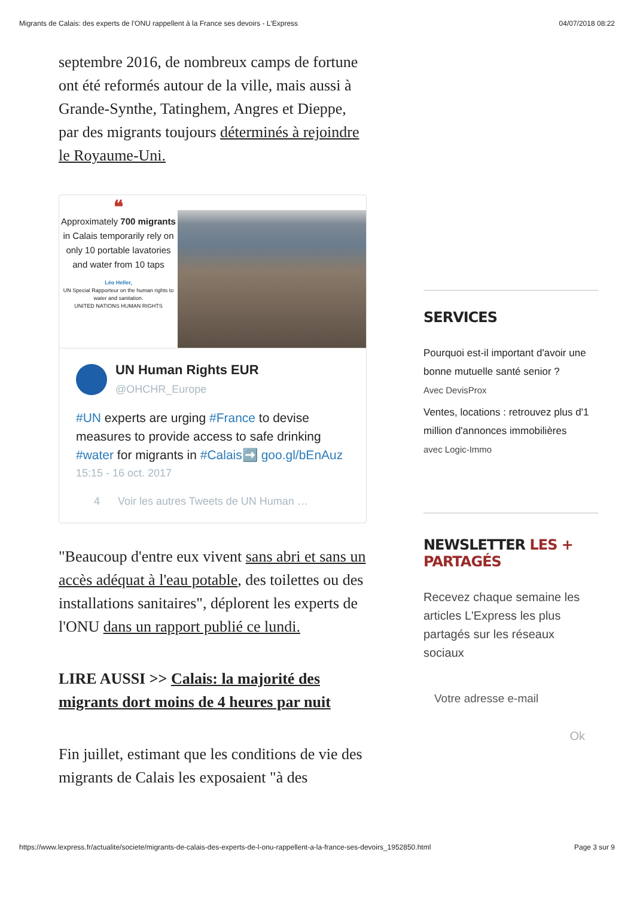Migrants de Calais: des experts de l'ONU rappellent à la France ses devoirs - L'Express 04/07/2018 08:22
septembre 2016, de nombreux camps de fortune ont été reformés autour de la ville, mais aussi à Grande-Synthe, Tatinghem, Angres et Dieppe, par des migrants toujours déterminés à rejoindre le Royaume-Uni.
❝
Approximately 700 migrants in Calais temporarily rely on only 10 portable lavatories and water from 10 taps
Léo Heller,
UN Special Rapporteur on the human rights to water and sanitation.
UNITED NATIONS HUMAN RIGHTS
UN Human Rights EUR
@OHCHR_Europe
#UN experts are urging #France to devise measures to provide access to safe drinking #water for migrants in #Calais➡️ goo.gl/bEnAuz
15:15 - 16 oct. 2017
4 Voir les autres Tweets de UN Human …
"Beaucoup d'entre eux vivent sans abri et sans un accès adéquat à l'eau potable, des toilettes ou des installations sanitaires", déplorent les experts de l'ONU dans un rapport publié ce lundi.
LIRE AUSSI >> Calais: la majorité des migrants dort moins de 4 heures par nuit
Fin juillet, estimant que les conditions de vie des migrants de Calais les exposaient "à des
SERVICES
Pourquoi est-il important d'avoir une bonne mutuelle santé senior ?
Avec DevisProx
Ventes, locations : retrouvez plus d'1 million d'annonces immobilières
avec Logic-Immo
NEWSLETTER LES + PARTAGÉS
Recevez chaque semaine les articles L'Express les plus partagés sur les réseaux sociaux
Votre adresse e-mail
Ok
https://www.lexpress.fr/actualite/societe/migrants-de-calais-des-experts-de-l-onu-rappellent-a-la-france-ses-devoirs_1952850.html Page 3 sur 9